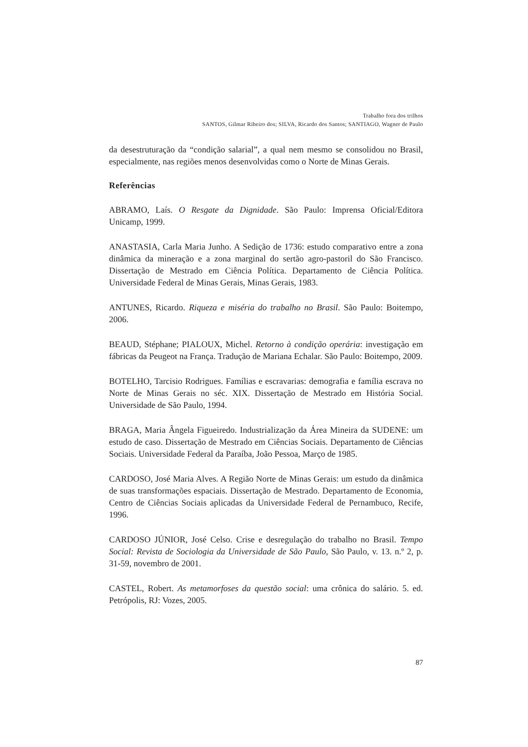Trabalho fora dos trilhos
SANTOS, Gilmar Ribeiro dos; SILVA, Ricardo dos Santos; SANTIAGO, Wagner de Paulo
da desestruturação da “condição salarial”, a qual nem mesmo se consolidou no Brasil, especialmente, nas regiões menos desenvolvidas como o Norte de Minas Gerais.
Referências
ABRAMO, Laís. O Resgate da Dignidade. São Paulo: Imprensa Oficial/Editora Unicamp, 1999.
ANASTASIA, Carla Maria Junho. A Sedição de 1736: estudo comparativo entre a zona dinâmica da mineração e a zona marginal do sertão agro-pastoril do São Francisco. Dissertação de Mestrado em Ciência Política. Departamento de Ciência Política. Universidade Federal de Minas Gerais, Minas Gerais, 1983.
ANTUNES, Ricardo. Riqueza e miséria do trabalho no Brasil. São Paulo: Boitempo, 2006.
BEAUD, Stéphane; PIALOUX, Michel. Retorno à condição operária: investigação em fábricas da Peugeot na França. Tradução de Mariana Echalar. São Paulo: Boitempo, 2009.
BOTELHO, Tarcisio Rodrigues. Famílias e escravarias: demografia e família escrava no Norte de Minas Gerais no séc. XIX. Dissertação de Mestrado em História Social. Universidade de São Paulo, 1994.
BRAGA, Maria Ângela Figueiredo. Industrialização da Área Mineira da SUDENE: um estudo de caso. Dissertação de Mestrado em Ciências Sociais. Departamento de Ciências Sociais. Universidade Federal da Paraíba, João Pessoa, Março de 1985.
CARDOSO, José Maria Alves. A Região Norte de Minas Gerais: um estudo da dinâmica de suas transformações espaciais. Dissertação de Mestrado. Departamento de Economia, Centro de Ciências Sociais aplicadas da Universidade Federal de Pernambuco, Recife, 1996.
CARDOSO JÚNIOR, José Celso. Crise e desregulação do trabalho no Brasil. Tempo Social: Revista de Sociologia da Universidade de São Paulo, São Paulo, v. 13. n.º 2, p. 31-59, novembro de 2001.
CASTEL, Robert. As metamorfoses da questão social: uma crônica do salário. 5. ed. Petrópolis, RJ: Vozes, 2005.
87